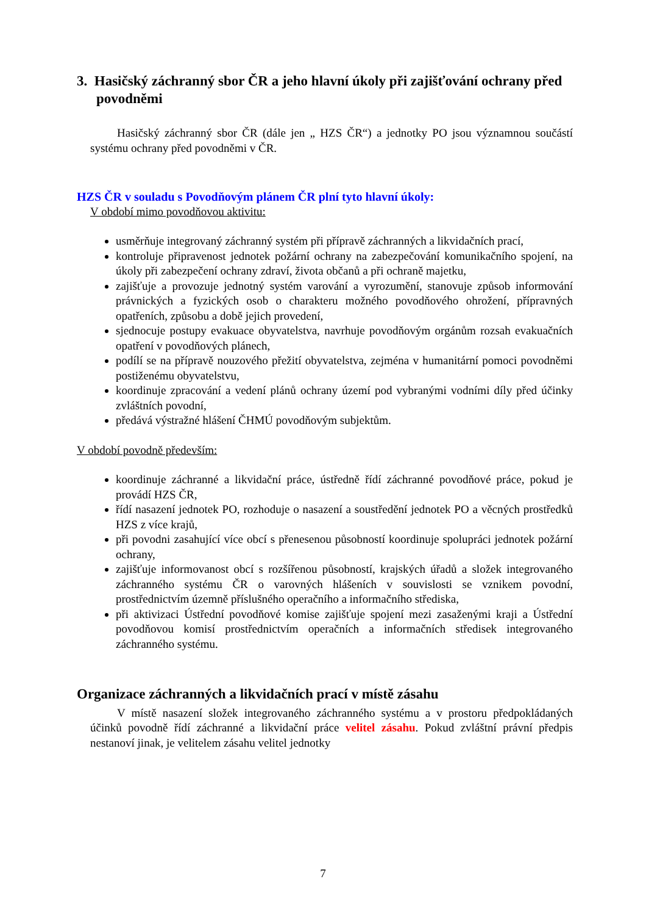3. Hasičský záchranný sbor ČR a jeho hlavní úkoly při zajišťování ochrany před povodněmi
Hasičský záchranný sbor ČR (dále jen „ HZS ČR“) a jednotky PO jsou významnou součástí systému ochrany před povodněmi v ČR.
HZS ČR v souladu s Povodňovým plánem ČR plní tyto hlavní úkoly:
V období mimo povodňovou aktivitu:
usměrňuje integrovaný záchranný systém při přípravě záchranných a likvidačních prací,
kontroluje připravenost jednotek požární ochrany na zabezpečování komunikačního spojení, na úkoly při zabezpečení ochrany zdraví, života občanů a při ochraně majetku,
zajišťuje a provozuje jednotný systém varování a vyrozumění, stanovuje způsob informování právnických a fyzických osob o charakteru možného povodňového ohrožení, přípravných opatřeních, způsobu a době jejich provedení,
sjednocuje postupy evakuace obyvatelstva, navrhuje povodňovým orgánům rozsah evakuačních opatření v povodňových plánech,
podílí se na přípravě nouzového přežití obyvatelstva, zejména v humanitární pomoci povodněmi postiženému obyvatelstvu,
koordinuje zpracování a vedení plánů ochrany území pod vybranými vodními díly před účinky zvláštních povodní,
předává výstražné hlášení ČHMÚ povodňovým subjektům.
V období povodně především:
koordinuje záchranné a likvidační práce, ústředně řídí záchranné povodňové práce, pokud je provádí HZS ČR,
řídí nasazení jednotek PO, rozhoduje o nasazení a soustředění jednotek PO a věcných prostředků HZS z více krajů,
při povodni zasahující více obcí s přenesenou působností koordinuje spolupráci jednotek požární ochrany,
zajišťuje informovanost obcí s rozšířenou působností, krajských úřadů a složek integrovaného záchranného systému ČR o varovných hlášeních v souvislosti se vznikem povodní, prostřednictvím územně příslušného operačního a informačního střediska,
při aktivizaci Ústřední povodňové komise zajišťuje spojení mezi zasaženými kraji a Ústřední povodňovou komisí prostřednictvím operačních a informačních středisek integrovaného záchranného systému.
Organizace záchranných a likvidačních prací v místě zásahu
V místě nasazení složek integrovaného záchranného systému a v prostoru předpokládaných účinků povodně řídí záchranné a likvidační práce velitel zásahu. Pokud zvláštní právní předpis nestanoví jinak, je velitelem zásahu velitel jednotky
7